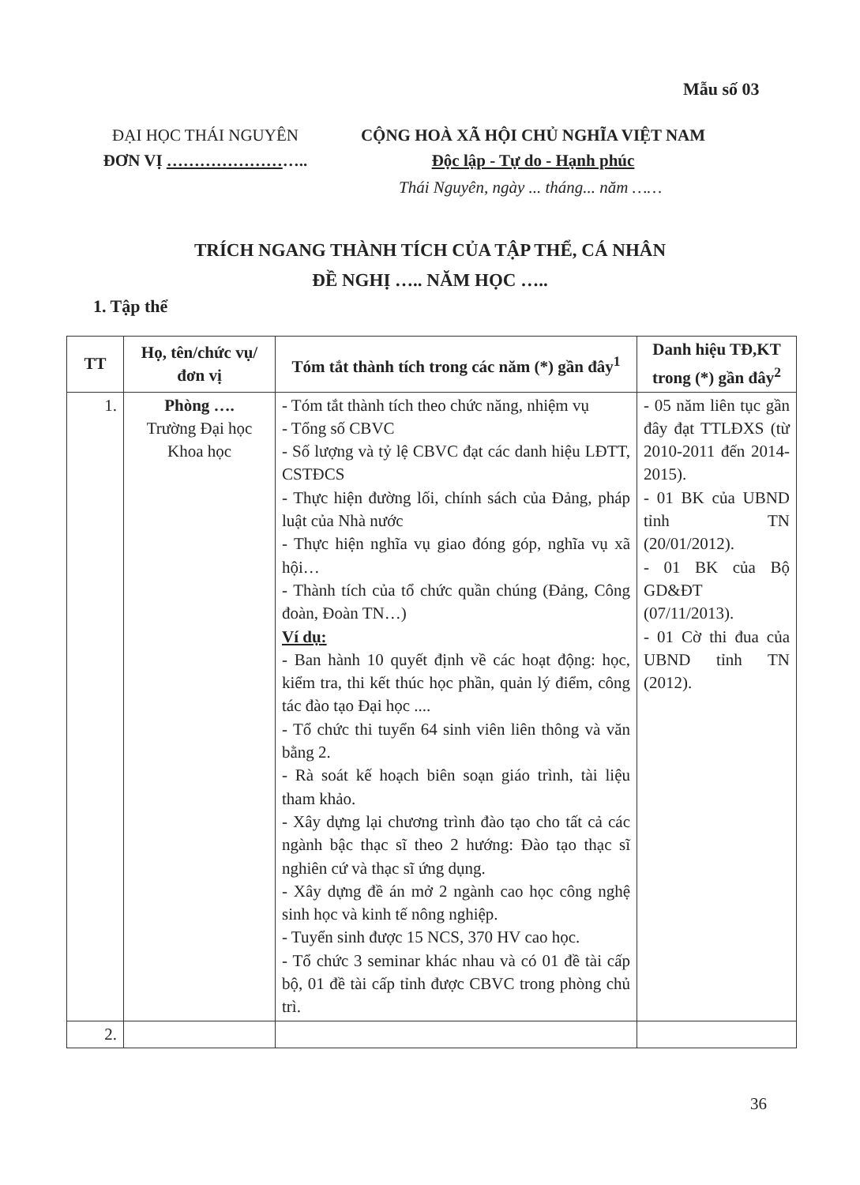Mẫu số 03
ĐẠI HỌC THÁI NGUYÊN
ĐƠN VỊ ……………………..
CỘNG HOÀ XÃ HỘI CHỦ NGHĨA VIỆT NAM
Độc lập - Tự do - Hạnh phúc
Thái Nguyên, ngày ... tháng... năm ……
TRÍCH NGANG THÀNH TÍCH CỦA TẬP THỂ, CÁ NHÂN
ĐỀ NGHỊ ….. NĂM HỌC …..
1. Tập thể
| TT | Họ, tên/chức vụ/ đơn vị | Tóm tắt thành tích trong các năm (*) gần đây<sup>1</sup> | Danh hiệu TĐ,KT trong (*) gần đây<sup>2</sup> |
| --- | --- | --- | --- |
| 1. | Phòng …. Trường Đại học Khoa học | - Tóm tắt thành tích theo chức năng, nhiệm vụ - Tổng số CBVC - Số lượng và tỷ lệ CBVC đạt các danh hiệu LĐTT, CSTĐCS - Thực hiện đường lối, chính sách của Đảng, pháp luật của Nhà nước - Thực hiện nghĩa vụ giao đóng góp, nghĩa vụ xã hội… - Thành tích của tổ chức quần chúng (Đảng, Công đoàn, Đoàn TN…) Ví dụ: - Ban hành 10 quyết định về các hoạt động: học, kiểm tra, thi kết thúc học phần, quản lý điểm, công tác đào tạo Đại học .... - Tổ chức thi tuyển 64 sinh viên liên thông và văn bằng 2. - Rà soát kế hoạch biên soạn giáo trình, tài liệu tham khảo. - Xây dựng lại chương trình đào tạo cho tất cả các ngành bậc thạc sĩ theo 2 hướng: Đào tạo thạc sĩ nghiên cứ và thạc sĩ ứng dụng. - Xây dựng đề án mở 2 ngành cao học công nghệ sinh học và kinh tế nông nghiệp. - Tuyển sinh được 15 NCS, 370 HV cao học. - Tổ chức 3 seminar khác nhau và có 01 đề tài cấp bộ, 01 đề tài cấp tỉnh được CBVC trong phòng chủ trì. | - 05 năm liên tục gần đây đạt TTLĐXS (từ 2010-2011 đến 2014-2015). - 01 BK của UBND tỉnh TN (20/01/2012). - 01 BK của Bộ GD&ĐT (07/11/2013). - 01 Cờ thi đua của UBND tỉnh TN (2012). |
| 2. | | | |
36